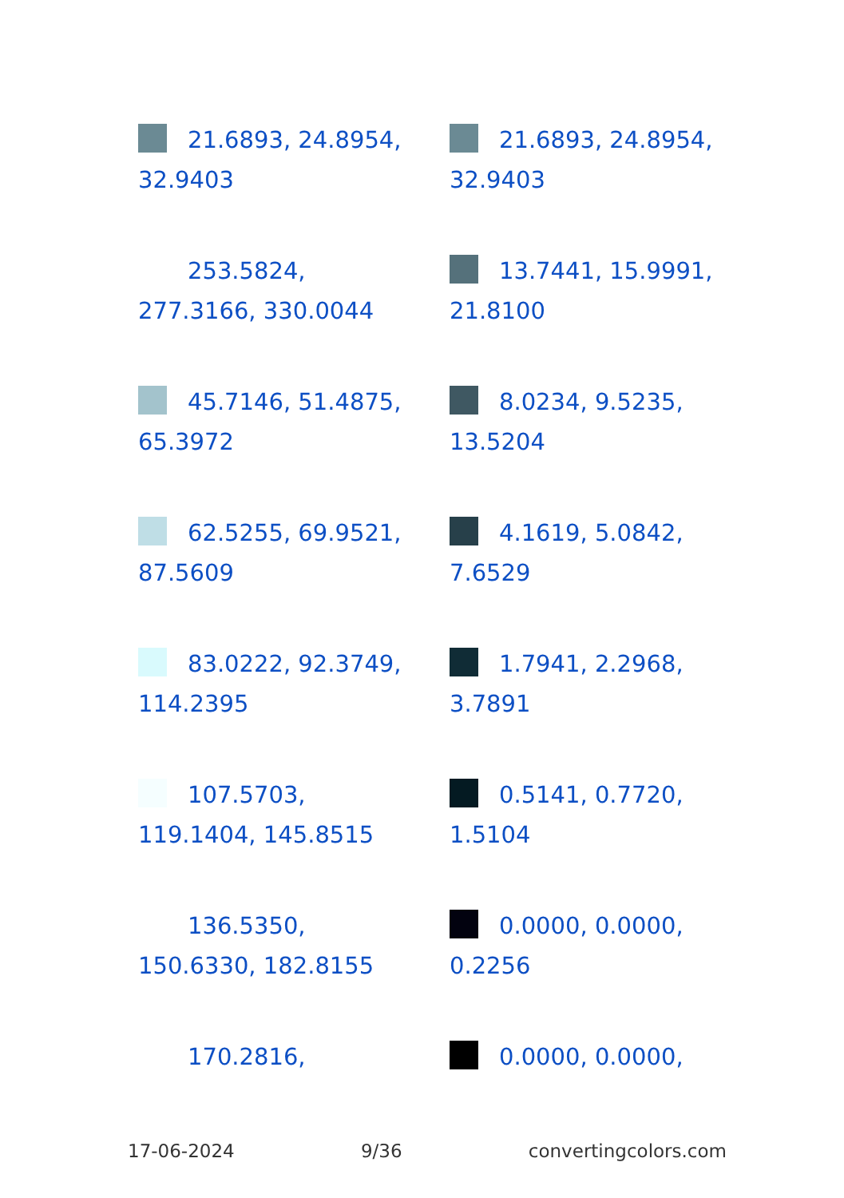21.6893, 24.8954, 32.9403
21.6893, 24.8954, 32.9403
253.5824, 277.3166, 330.0044
13.7441, 15.9991, 21.8100
45.7146, 51.4875, 65.3972
8.0234, 9.5235, 13.5204
62.5255, 69.9521, 87.5609
4.1619, 5.0842, 7.6529
83.0222, 92.3749, 114.2395
1.7941, 2.2968, 3.7891
107.5703, 119.1404, 145.8515
0.5141, 0.7720, 1.5104
136.5350, 150.6330, 182.8155
0.0000, 0.0000, 0.2256
170.2816,
0.0000, 0.0000,
17-06-2024 9/36 convertingcolors.com